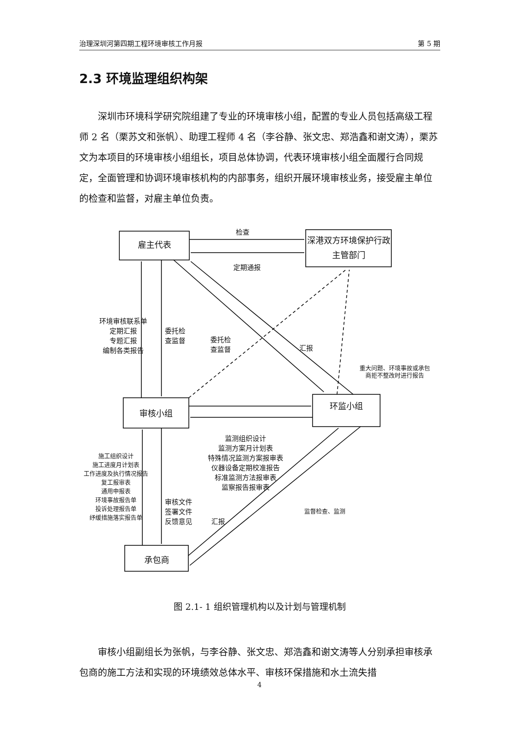治理深圳河第四期工程环境审核工作月报 第 5 期
2.3 环境监理组织构架
深圳市环境科学研究院组建了专业的环境审核小组，配置的专业人员包括高级工程师 2 名（栗苏文和张帆）、助理工程师 4 名（李谷静、张文忠、郑浩鑫和谢文涛），栗苏文为本项目的环境审核小组组长，项目总体协调，代表环境审核小组全面履行合同规定，全面管理和协调环境审核机构的内部事务，组织开展环境审核业务，接受雇主单位的检查和监督，对雇主单位负责。
雇主代表
深港双方环境保护行政主管部门
审核小组
环监小组
承包商
检查
定期通报
环境审核联系单
定期汇报
专题汇报
编制各类报告
委托检
查监督
委托检
查监督
汇报
重大问题、环境事故或承包
商拒不整改时进行报告
监测组织设计
监测方案月计划表
特殊情况监测方案报审表
仪器设备定期校准报告
标准监测方法报审表
监察报告报审表
施工组织设计
施工进度月计划表
工作进度及执行情况报告
复工报审表
通用申报表
环境事故报告单
投诉处理报告单
纾缓措施落实报告单
审核文件
签署文件
反馈意见
汇报
监督检查、监测
图 2.1- 1 组织管理机构以及计划与管理机制
审核小组副组长为张帆，与李谷静、张文忠、郑浩鑫和谢文涛等人分别承担审核承包商的施工方法和实现的环境绩效总体水平、审核环保措施和水土流失措
4